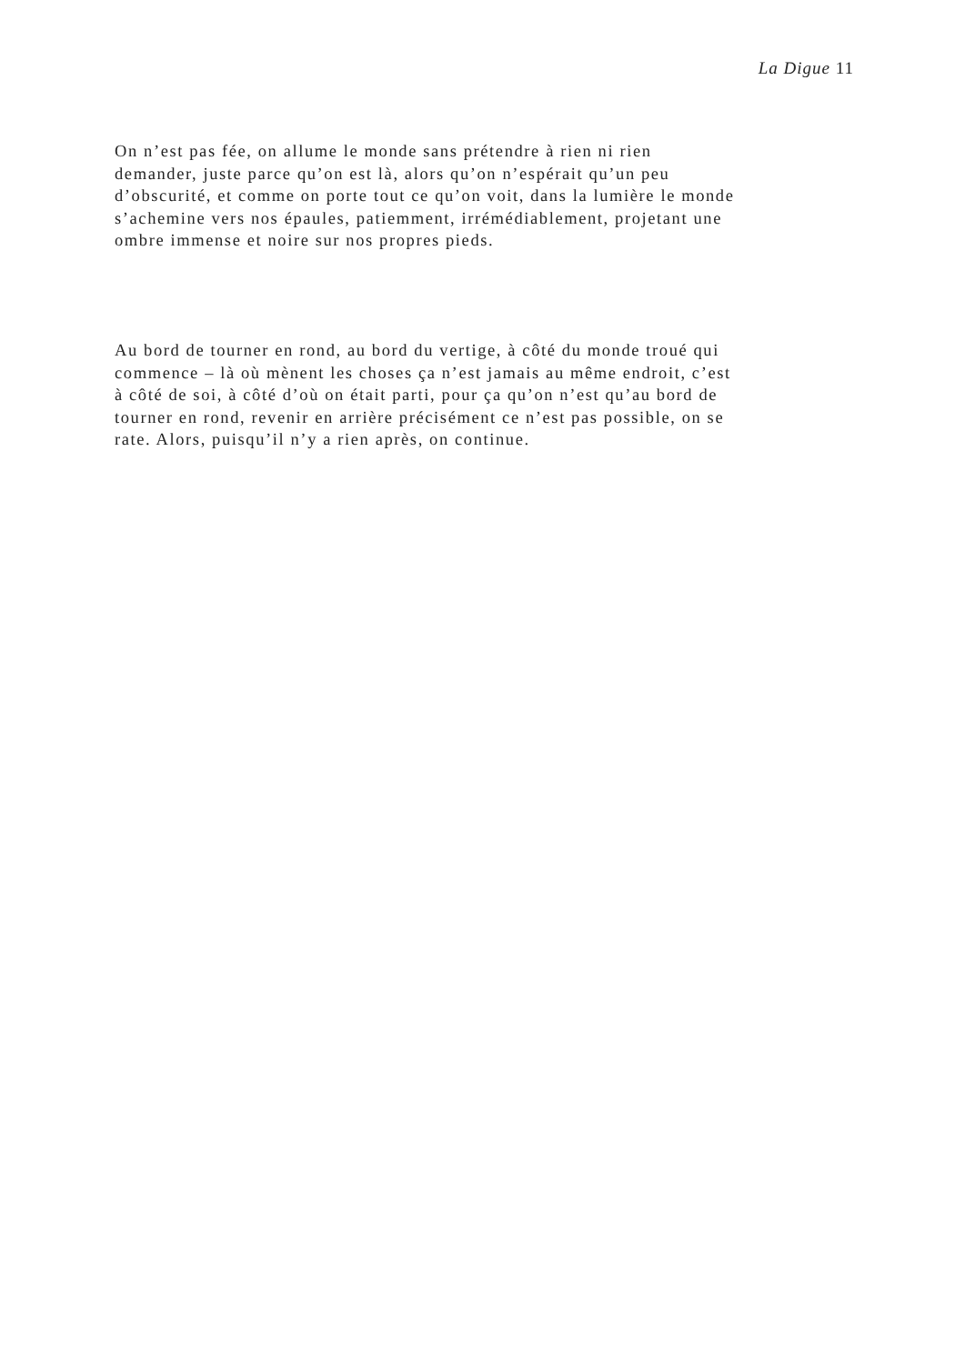La Digue 11
On n’est pas fée, on allume le monde sans prétendre à rien ni rien
demander, juste parce qu’on est là, alors qu’on n’espérait qu’un peu
d’obscurité, et comme on porte tout ce qu’on voit, dans la lumière le monde
s’achemine vers nos épaules, patiemment, irrémédiablement, projetant une
ombre immense et noire sur nos propres pieds.
Au bord de tourner en rond, au bord du vertige, à côté du monde troué qui
commence – là où mènent les choses ça n’est jamais au même endroit, c’est
à côté de soi, à côté d’où on était parti, pour ça qu’on n’est qu’au bord de
tourner en rond, revenir en arrière précisément ce n’est pas possible, on se
rate. Alors, puisqu’il n’y a rien après, on continue.